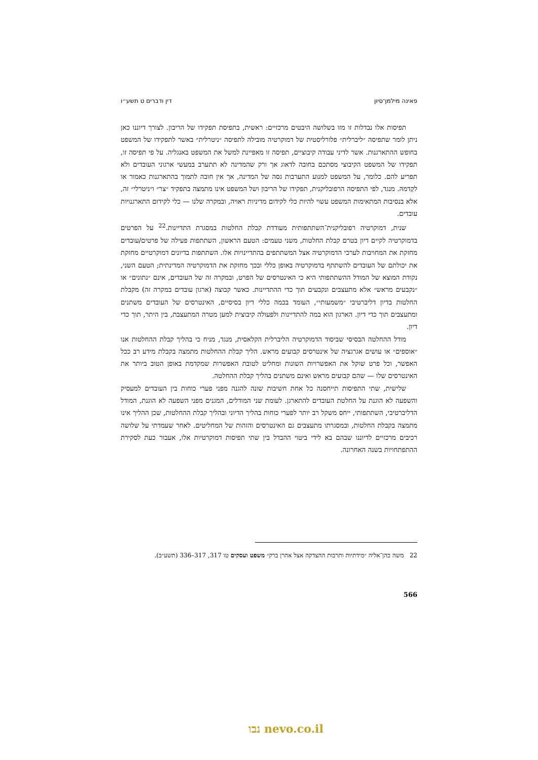פאינה מילמן־סיון דין ודברים ט תשע״ו
תפיסות אלו נבדלות זו מזו בשלושה היבטים מרכזיים: ראשית, בתפיסת תפקידו של הריבון. לצורך דיוננו כאן ניתן לומר שתפיסה ״ליברלית״ פלורליסטית של דמוקרטיה מובילה לתפיסה ״ניטרלית״ באשר לתפקידו של המשפט בחופש ההתארגנות. אשר לדיני עבודה קיבוציים, תפיסה זו מאפיינת למשל את המשפט באנגליה. על פי תפיסה זו, תפקידו של המשפט הקיבוצי מסתכם בחובה לדאוג אך ורק שהמדינה לא תתערב במעשי ארגוני העובדים ולא תפריע להם. כלומר, על המשפט למנוע התערבות גסה של המדינה, אך אין חובה לתמוך בהתארגנות כאמור או לקַדמהּ. מנגד, לפי התפיסה הרפובליקנית, תפקידו של הריבון ושל המשפט אינו מתמצה בתפקיד ״צר״ ו״ניטרלי״ זה, אלא בנסיבות המתאימות המשפט עשוי להיות כלי לקידום מדיניות ראויה, ובמקרה שלנו — כלי לקידום התארגנויות עובדים.
שנית, דמוקרטיה רפובליקנית־השתתפותית מעודדת קבלת החלטות במסגרת התדיינות.<sup>22</sup> על הפרטים בדמוקרטיה לקיים דיון בטרם קבלת החלטות, משני טעמים: הטעם הראשון, השתתפות פעילה של פרטים/עובדים מחזקת את המחויבות לערכי הדמוקרטיה אצל המשתתפים בהתדיינויות אלו. השתתפות בדיונים דמוקרטיים מחזקת את יכולתם של העובדים להשתתף בדמוקרטיה באופן כללי ובכך מחזקת את הדמוקרטיה המדינתית; הטעם השני, נקודת המוצא של המודל ההשתתפותי היא כי האינטרסים של הפרט, ובמקרה זה של העובדים, אינם ״נתונים״ או ״נקבעים מראש״ אלא מתעצבים ונקבעים תוך כדי ההתדיינות. כאשר קבוצה (ארגון עובדים במקרה זה) מקבלת החלטות בדיון דליברטיבי ״משמעותי״, העומד בכמה כללי דיון בסיסיים, האינטרסים של העובדים משתנים ומתעצבים תוך כדי דיון. הארגון הוא במה להתדיינות ולפעולה קיבוצית למען מטרה המתעצבת, בין היתר, תוך כדי דיון.
מודל ההחלטה הבסיסי שביסוד הדמוקרטיה הליברלית הקלאסית, מנגד, מניח כי בהליך קבלת ההחלטות אנו ״אוספים״ או עושים אגרגציה של אינטרסים קבועים מראש. הליך קבלת ההחלטות מתמצה בקבלת מידע רב ככל האפשר, וכל פרט שוקל את האפשרויות השונות ומחליט לטובת האפשרות שמקדמת באופן הטוב ביותר את האינטרסים שלו — שהם קבועים מראש ואינם משתנים בהליך קבלת ההחלטה.
שלישית, שתי התפיסות תייחסנה כל אחת חשיבות שונה להגנה מפני פערי כוחות בין העובדים למעסיק והשפעה לא הוגנת על החלטת העובדים להתארגן. לעומת שני המודלים, המגנים מפני השפעה לא הוגנת, המודל הדליברטיבי, השתתפותי, ייחס משקל רב יותר לפערי כוחות בהליך הדיוני ובהליך קבלת ההחלטות, שכן ההליך אינו מתמצה בקבלת החלטות, ובמסגרתו מתעצבים גם האינטרסים והזהות של המחליטים. לאחר שעמדתי על שלושה רכיבים מרכזיים לדיוננו שבהם בא לידי ביטוי ההבדל בין שתי תפיסות דמוקרטיות אלו, אעבור כעת לסקירת ההתפתחויות בשנה האחרונה.
22 משה כהן־אליה ״מידתיות ותרבות ההצדקה אצל אהרן ברק״ משפט ועסקים טו 317, 317–336 (תשע״ב).
566
נבו nevo.co.il